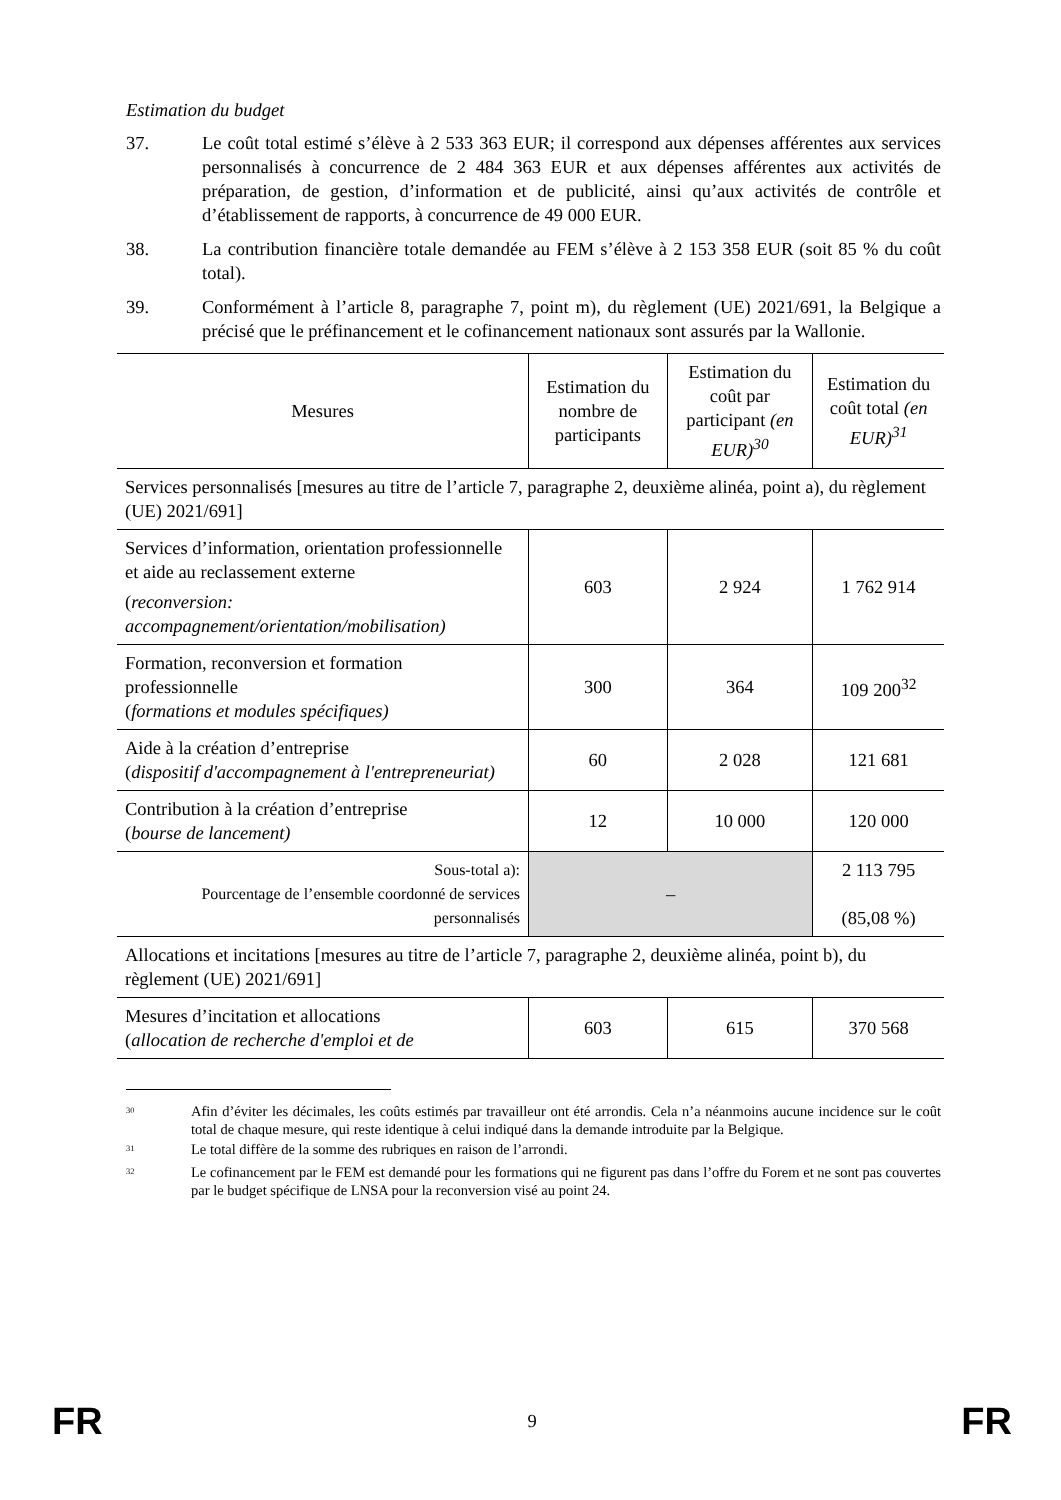Estimation du budget
37. Le coût total estimé s’élève à 2 533 363 EUR; il correspond aux dépenses afférentes aux services personnalisés à concurrence de 2 484 363 EUR et aux dépenses afférentes aux activités de préparation, de gestion, d’information et de publicité, ainsi qu’aux activités de contrôle et d’établissement de rapports, à concurrence de 49 000 EUR.
38. La contribution financière totale demandée au FEM s’élève à 2 153 358 EUR (soit 85 % du coût total).
39. Conformément à l’article 8, paragraphe 7, point m), du règlement (UE) 2021/691, la Belgique a précisé que le préfinancement et le cofinancement nationaux sont assurés par la Wallonie.
| Mesures | Estimation du nombre de participants | Estimation du coût par participant (en EUR)<sup>30</sup> | Estimation du coût total (en EUR)<sup>31</sup> |
| --- | --- | --- | --- |
| Services personnalisés [mesures au titre de l’article 7, paragraphe 2, deuxième alinéa, point a), du règlement (UE) 2021/691] | | | |
| Services d’information, orientation professionnelle et aide au reclassement externe ( reconversion: accompagnement/orientation/mobilisation) | 603 | 2 924 | 1 762 914 |
| Formation, reconversion et formation professionnelle ( formations et modules spécifiques) | 300 | 364 | 109 200<sup>32</sup> |
| Aide à la création d’entreprise ( dispositif d'accompagnement à l'entrepreneuriat) | 60 | 2 028 | 121 681 |
| Contribution à la création d’entreprise ( bourse de lancement) | 12 | 10 000 | 120 000 |
| Sous-total a): Pourcentage de l’ensemble coordonné de services personnalisés | – | | 2 113 795 (85,08 %) |
| Allocations et incitations [mesures au titre de l’article 7, paragraphe 2, deuxième alinéa, point b), du règlement (UE) 2021/691] | | | |
| Mesures d’incitation et allocations ( allocation de recherche d'emploi et de | 603 | 615 | 370 568 |
<sup>30</sup> Afin d’éviter les décimales, les coûts estimés par travailleur ont été arrondis. Cela n’a néanmoins aucune incidence sur le coût total de chaque mesure, qui reste identique à celui indiqué dans la demande introduite par la Belgique.
<sup>31</sup> Le total diffère de la somme des rubriques en raison de l’arrondi.
<sup>32</sup> Le cofinancement par le FEM est demandé pour les formations qui ne figurent pas dans l’offre du Forem et ne sont pas couvertes par le budget spécifique de LNSA pour la reconversion visé au point 24.
FR 9 FR